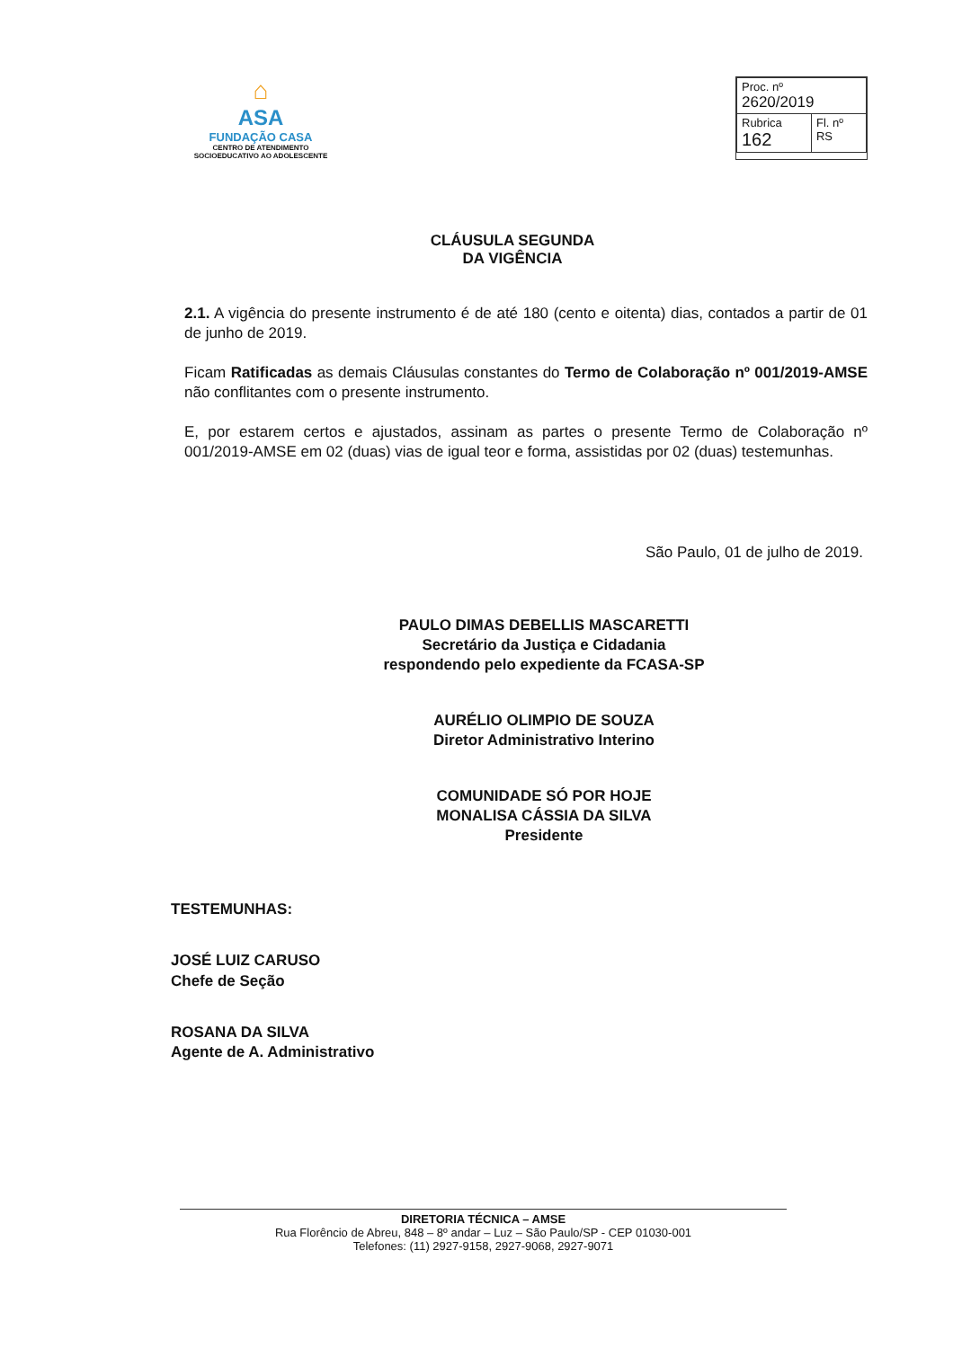⌂
ASA
FUNDAÇÃO CASA
CENTRO DE ATENDIMENTO SOCIOEDUCATIVO AO ADOLESCENTE
| Proc. nº 2620/2019 | |
| Rubrica 162 | Fl. nº RS |
CLÁUSULA SEGUNDA
DA VIGÊNCIA
2.1. A vigência do presente instrumento é de até 180 (cento e oitenta) dias, contados a partir de 01 de junho de 2019.
Ficam Ratificadas as demais Cláusulas constantes do Termo de Colaboração nº 001/2019-AMSE não conflitantes com o presente instrumento.
E, por estarem certos e ajustados, assinam as partes o presente Termo de Colaboração nº 001/2019-AMSE em 02 (duas) vias de igual teor e forma, assistidas por 02 (duas) testemunhas.
São Paulo, 01 de julho de 2019.
PAULO DIMAS DEBELLIS MASCARETTI
Secretário da Justiça e Cidadania
respondendo pelo expediente da FCASA-SP
AURÉLIO OLIMPIO DE SOUZA
Diretor Administrativo Interino
COMUNIDADE SÓ POR HOJE
MONALISA CÁSSIA DA SILVA
Presidente
TESTEMUNHAS:
JOSÉ LUIZ CARUSO
Chefe de Seção
ROSANA DA SILVA
Agente de A. Administrativo
DIRETORIA TÉCNICA – AMSE
Rua Florêncio de Abreu, 848 – 8º andar – Luz – São Paulo/SP - CEP 01030-001
Telefones: (11) 2927-9158, 2927-9068, 2927-9071